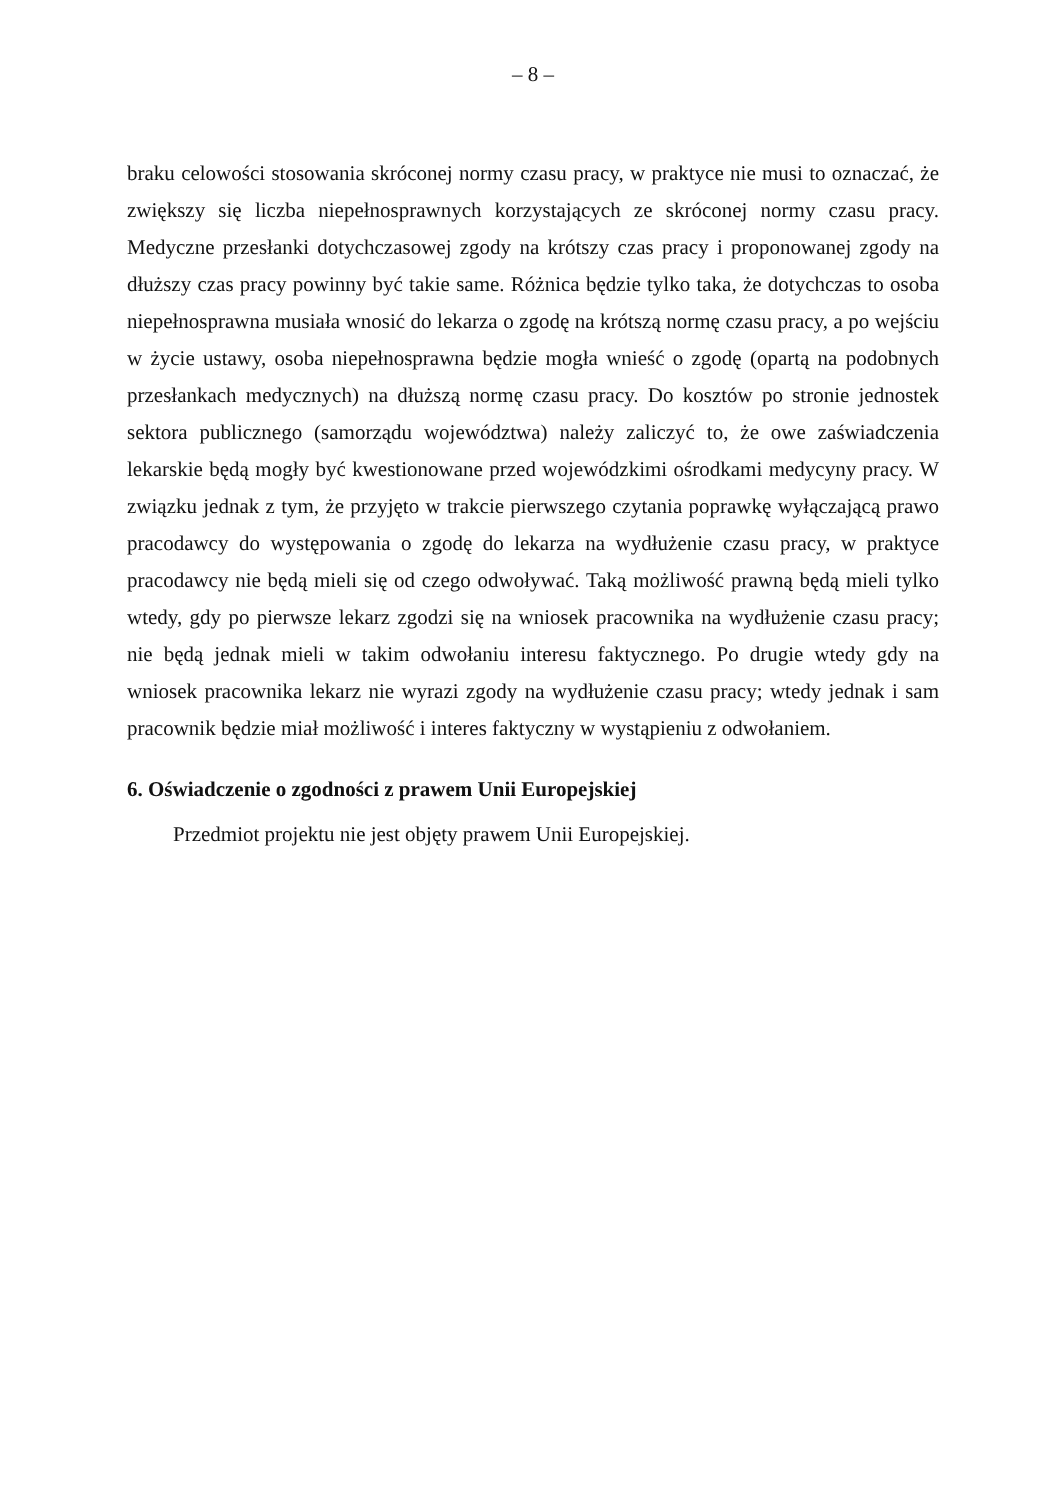– 8 –
braku celowości stosowania skróconej normy czasu pracy, w praktyce nie musi to oznaczać, że zwiększy się liczba niepełnosprawnych korzystających ze skróconej normy czasu pracy. Medyczne przesłanki dotychczasowej zgody na krótszy czas pracy i proponowanej zgody na dłuższy czas pracy powinny być takie same. Różnica będzie tylko taka, że dotychczas to osoba niepełnosprawna musiała wnosić do lekarza o zgodę na krótszą normę czasu pracy, a po wejściu w życie ustawy, osoba niepełnosprawna będzie mogła wnieść o zgodę (opartą na podobnych przesłankach medycznych) na dłuższą normę czasu pracy. Do kosztów po stronie jednostek sektora publicznego (samorządu województwa) należy zaliczyć to, że owe zaświadczenia lekarskie będą mogły być kwestionowane przed wojewódzkimi ośrodkami medycyny pracy. W związku jednak z tym, że przyjęto w trakcie pierwszego czytania poprawkę wyłączającą prawo pracodawcy do występowania o zgodę do lekarza na wydłużenie czasu pracy, w praktyce pracodawcy nie będą mieli się od czego odwoływać. Taką możliwość prawną będą mieli tylko wtedy, gdy po pierwsze lekarz zgodzi się na wniosek pracownika na wydłużenie czasu pracy; nie będą jednak mieli w takim odwołaniu interesu faktycznego. Po drugie wtedy gdy na wniosek pracownika lekarz nie wyrazi zgody na wydłużenie czasu pracy; wtedy jednak i sam pracownik będzie miał możliwość i interes faktyczny w wystąpieniu z odwołaniem.
6. Oświadczenie o zgodności z prawem Unii Europejskiej
Przedmiot projektu nie jest objęty prawem Unii Europejskiej.